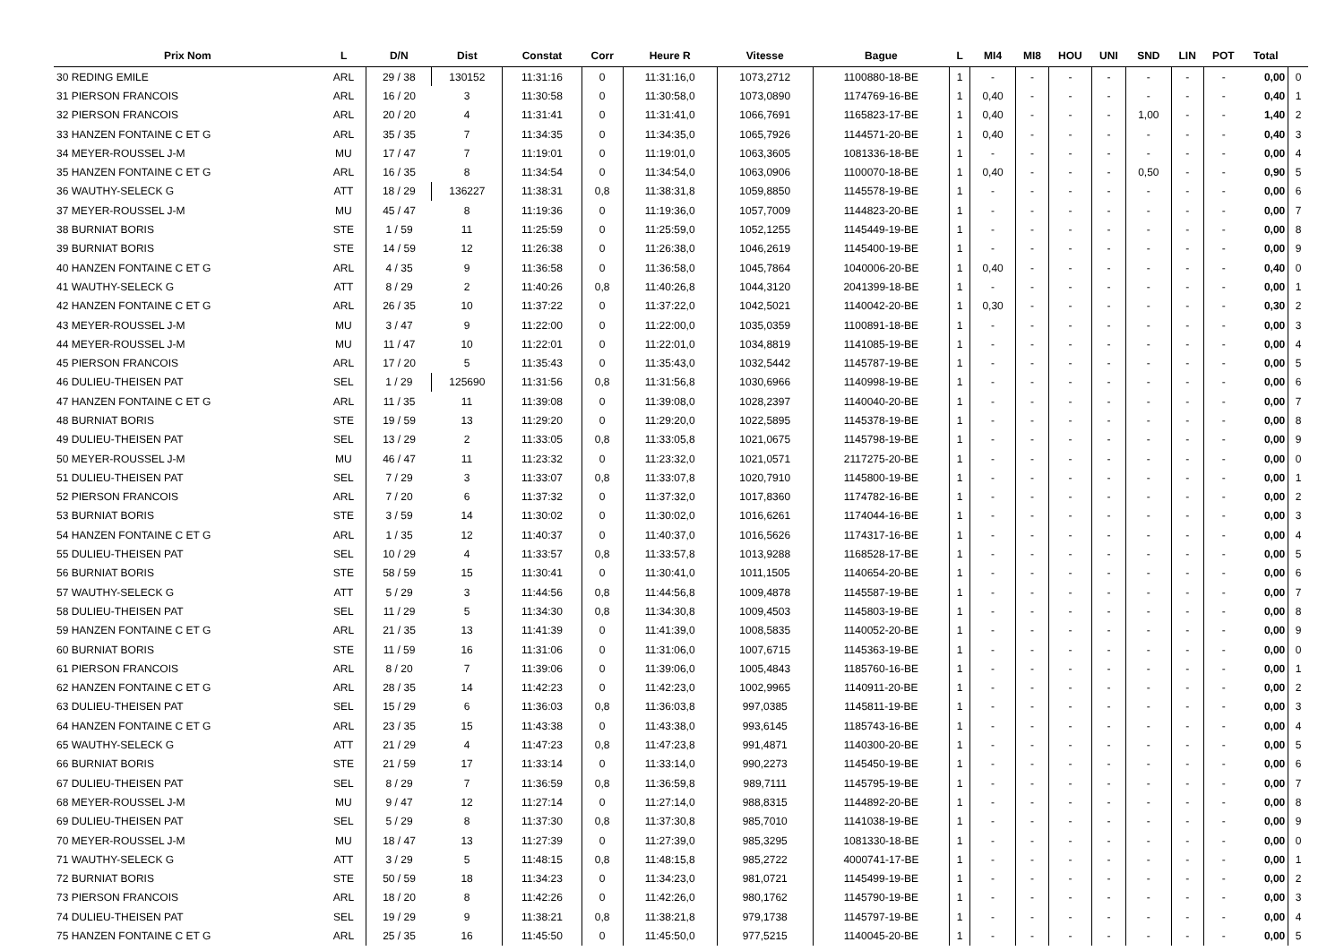| Prix Nom | L | D/N | Dist | Constat | Corr | Heure R | Vitesse | Bague | L | MI4 | MI8 | HOU | UNI | SND | LIN | POT | Total | |
| --- | --- | --- | --- | --- | --- | --- | --- | --- | --- | --- | --- | --- | --- | --- | --- | --- | --- | --- |
| 30 REDING EMILE | ARL | 29 / 38 | 130152 | 11:31:16 | 0 | 11:31:16,0 | 1073,2712 | 1100880-18-BE | 1 | - | - | - | - | - | - | - | 0,00 | 0 |
| 31 PIERSON FRANCOIS | ARL | 16 / 20 | 3 | 11:30:58 | 0 | 11:30:58,0 | 1073,0890 | 1174769-16-BE | 1 | 0,40 | - | - | - | - | - | - | 0,40 | 1 |
| 32 PIERSON FRANCOIS | ARL | 20 / 20 | 4 | 11:31:41 | 0 | 11:31:41,0 | 1066,7691 | 1165823-17-BE | 1 | 0,40 | - | - | - | 1,00 | - | - | 1,40 | 2 |
| 33 HANZEN FONTAINE C ET G | ARL | 35 / 35 | 7 | 11:34:35 | 0 | 11:34:35,0 | 1065,7926 | 1144571-20-BE | 1 | 0,40 | - | - | - | - | - | - | 0,40 | 3 |
| 34 MEYER-ROUSSEL J-M | MU | 17 / 47 | 7 | 11:19:01 | 0 | 11:19:01,0 | 1063,3605 | 1081336-18-BE | 1 | - | - | - | - | - | - | - | 0,00 | 4 |
| 35 HANZEN FONTAINE C ET G | ARL | 16 / 35 | 8 | 11:34:54 | 0 | 11:34:54,0 | 1063,0906 | 1100070-18-BE | 1 | 0,40 | - | - | - | 0,50 | - | - | 0,90 | 5 |
| 36 WAUTHY-SELECK G | ATT | 18 / 29 | 136227 | 11:38:31 | 0,8 | 11:38:31,8 | 1059,8850 | 1145578-19-BE | 1 | - | - | - | - | - | - | - | 0,00 | 6 |
| 37 MEYER-ROUSSEL J-M | MU | 45 / 47 | 8 | 11:19:36 | 0 | 11:19:36,0 | 1057,7009 | 1144823-20-BE | 1 | - | - | - | - | - | - | - | 0,00 | 7 |
| 38 BURNIAT BORIS | STE | 1 / 59 | 11 | 11:25:59 | 0 | 11:25:59,0 | 1052,1255 | 1145449-19-BE | 1 | - | - | - | - | - | - | - | 0,00 | 8 |
| 39 BURNIAT BORIS | STE | 14 / 59 | 12 | 11:26:38 | 0 | 11:26:38,0 | 1046,2619 | 1145400-19-BE | 1 | - | - | - | - | - | - | - | 0,00 | 9 |
| 40 HANZEN FONTAINE C ET G | ARL | 4 / 35 | 9 | 11:36:58 | 0 | 11:36:58,0 | 1045,7864 | 1040006-20-BE | 1 | 0,40 | - | - | - | - | - | - | 0,40 | 0 |
| 41 WAUTHY-SELECK G | ATT | 8 / 29 | 2 | 11:40:26 | 0,8 | 11:40:26,8 | 1044,3120 | 2041399-18-BE | 1 | - | - | - | - | - | - | - | 0,00 | 1 |
| 42 HANZEN FONTAINE C ET G | ARL | 26 / 35 | 10 | 11:37:22 | 0 | 11:37:22,0 | 1042,5021 | 1140042-20-BE | 1 | 0,30 | - | - | - | - | - | - | 0,30 | 2 |
| 43 MEYER-ROUSSEL J-M | MU | 3 / 47 | 9 | 11:22:00 | 0 | 11:22:00,0 | 1035,0359 | 1100891-18-BE | 1 | - | - | - | - | - | - | - | 0,00 | 3 |
| 44 MEYER-ROUSSEL J-M | MU | 11 / 47 | 10 | 11:22:01 | 0 | 11:22:01,0 | 1034,8819 | 1141085-19-BE | 1 | - | - | - | - | - | - | - | 0,00 | 4 |
| 45 PIERSON FRANCOIS | ARL | 17 / 20 | 5 | 11:35:43 | 0 | 11:35:43,0 | 1032,5442 | 1145787-19-BE | 1 | - | - | - | - | - | - | - | 0,00 | 5 |
| 46 DULIEU-THEISEN PAT | SEL | 1 / 29 | 125690 | 11:31:56 | 0,8 | 11:31:56,8 | 1030,6966 | 1140998-19-BE | 1 | - | - | - | - | - | - | - | 0,00 | 6 |
| 47 HANZEN FONTAINE C ET G | ARL | 11 / 35 | 11 | 11:39:08 | 0 | 11:39:08,0 | 1028,2397 | 1140040-20-BE | 1 | - | - | - | - | - | - | - | 0,00 | 7 |
| 48 BURNIAT BORIS | STE | 19 / 59 | 13 | 11:29:20 | 0 | 11:29:20,0 | 1022,5895 | 1145378-19-BE | 1 | - | - | - | - | - | - | - | 0,00 | 8 |
| 49 DULIEU-THEISEN PAT | SEL | 13 / 29 | 2 | 11:33:05 | 0,8 | 11:33:05,8 | 1021,0675 | 1145798-19-BE | 1 | - | - | - | - | - | - | - | 0,00 | 9 |
| 50 MEYER-ROUSSEL J-M | MU | 46 / 47 | 11 | 11:23:32 | 0 | 11:23:32,0 | 1021,0571 | 2117275-20-BE | 1 | - | - | - | - | - | - | - | 0,00 | 0 |
| 51 DULIEU-THEISEN PAT | SEL | 7 / 29 | 3 | 11:33:07 | 0,8 | 11:33:07,8 | 1020,7910 | 1145800-19-BE | 1 | - | - | - | - | - | - | - | 0,00 | 1 |
| 52 PIERSON FRANCOIS | ARL | 7 / 20 | 6 | 11:37:32 | 0 | 11:37:32,0 | 1017,8360 | 1174782-16-BE | 1 | - | - | - | - | - | - | - | 0,00 | 2 |
| 53 BURNIAT BORIS | STE | 3 / 59 | 14 | 11:30:02 | 0 | 11:30:02,0 | 1016,6261 | 1174044-16-BE | 1 | - | - | - | - | - | - | - | 0,00 | 3 |
| 54 HANZEN FONTAINE C ET G | ARL | 1 / 35 | 12 | 11:40:37 | 0 | 11:40:37,0 | 1016,5626 | 1174317-16-BE | 1 | - | - | - | - | - | - | - | 0,00 | 4 |
| 55 DULIEU-THEISEN PAT | SEL | 10 / 29 | 4 | 11:33:57 | 0,8 | 11:33:57,8 | 1013,9288 | 1168528-17-BE | 1 | - | - | - | - | - | - | - | 0,00 | 5 |
| 56 BURNIAT BORIS | STE | 58 / 59 | 15 | 11:30:41 | 0 | 11:30:41,0 | 1011,1505 | 1140654-20-BE | 1 | - | - | - | - | - | - | - | 0,00 | 6 |
| 57 WAUTHY-SELECK G | ATT | 5 / 29 | 3 | 11:44:56 | 0,8 | 11:44:56,8 | 1009,4878 | 1145587-19-BE | 1 | - | - | - | - | - | - | - | 0,00 | 7 |
| 58 DULIEU-THEISEN PAT | SEL | 11 / 29 | 5 | 11:34:30 | 0,8 | 11:34:30,8 | 1009,4503 | 1145803-19-BE | 1 | - | - | - | - | - | - | - | 0,00 | 8 |
| 59 HANZEN FONTAINE C ET G | ARL | 21 / 35 | 13 | 11:41:39 | 0 | 11:41:39,0 | 1008,5835 | 1140052-20-BE | 1 | - | - | - | - | - | - | - | 0,00 | 9 |
| 60 BURNIAT BORIS | STE | 11 / 59 | 16 | 11:31:06 | 0 | 11:31:06,0 | 1007,6715 | 1145363-19-BE | 1 | - | - | - | - | - | - | - | 0,00 | 0 |
| 61 PIERSON FRANCOIS | ARL | 8 / 20 | 7 | 11:39:06 | 0 | 11:39:06,0 | 1005,4843 | 1185760-16-BE | 1 | - | - | - | - | - | - | - | 0,00 | 1 |
| 62 HANZEN FONTAINE C ET G | ARL | 28 / 35 | 14 | 11:42:23 | 0 | 11:42:23,0 | 1002,9965 | 1140911-20-BE | 1 | - | - | - | - | - | - | - | 0,00 | 2 |
| 63 DULIEU-THEISEN PAT | SEL | 15 / 29 | 6 | 11:36:03 | 0,8 | 11:36:03,8 | 997,0385 | 1145811-19-BE | 1 | - | - | - | - | - | - | - | 0,00 | 3 |
| 64 HANZEN FONTAINE C ET G | ARL | 23 / 35 | 15 | 11:43:38 | 0 | 11:43:38,0 | 993,6145 | 1185743-16-BE | 1 | - | - | - | - | - | - | - | 0,00 | 4 |
| 65 WAUTHY-SELECK G | ATT | 21 / 29 | 4 | 11:47:23 | 0,8 | 11:47:23,8 | 991,4871 | 1140300-20-BE | 1 | - | - | - | - | - | - | - | 0,00 | 5 |
| 66 BURNIAT BORIS | STE | 21 / 59 | 17 | 11:33:14 | 0 | 11:33:14,0 | 990,2273 | 1145450-19-BE | 1 | - | - | - | - | - | - | - | 0,00 | 6 |
| 67 DULIEU-THEISEN PAT | SEL | 8 / 29 | 7 | 11:36:59 | 0,8 | 11:36:59,8 | 989,7111 | 1145795-19-BE | 1 | - | - | - | - | - | - | - | 0,00 | 7 |
| 68 MEYER-ROUSSEL J-M | MU | 9 / 47 | 12 | 11:27:14 | 0 | 11:27:14,0 | 988,8315 | 1144892-20-BE | 1 | - | - | - | - | - | - | - | 0,00 | 8 |
| 69 DULIEU-THEISEN PAT | SEL | 5 / 29 | 8 | 11:37:30 | 0,8 | 11:37:30,8 | 985,7010 | 1141038-19-BE | 1 | - | - | - | - | - | - | - | 0,00 | 9 |
| 70 MEYER-ROUSSEL J-M | MU | 18 / 47 | 13 | 11:27:39 | 0 | 11:27:39,0 | 985,3295 | 1081330-18-BE | 1 | - | - | - | - | - | - | - | 0,00 | 0 |
| 71 WAUTHY-SELECK G | ATT | 3 / 29 | 5 | 11:48:15 | 0,8 | 11:48:15,8 | 985,2722 | 4000741-17-BE | 1 | - | - | - | - | - | - | - | 0,00 | 1 |
| 72 BURNIAT BORIS | STE | 50 / 59 | 18 | 11:34:23 | 0 | 11:34:23,0 | 981,0721 | 1145499-19-BE | 1 | - | - | - | - | - | - | - | 0,00 | 2 |
| 73 PIERSON FRANCOIS | ARL | 18 / 20 | 8 | 11:42:26 | 0 | 11:42:26,0 | 980,1762 | 1145790-19-BE | 1 | - | - | - | - | - | - | - | 0,00 | 3 |
| 74 DULIEU-THEISEN PAT | SEL | 19 / 29 | 9 | 11:38:21 | 0,8 | 11:38:21,8 | 979,1738 | 1145797-19-BE | 1 | - | - | - | - | - | - | - | 0,00 | 4 |
| 75 HANZEN FONTAINE C ET G | ARL | 25 / 35 | 16 | 11:45:50 | 0 | 11:45:50,0 | 977,5215 | 1140045-20-BE | 1 | - | - | - | - | - | - | - | 0,00 | 5 |